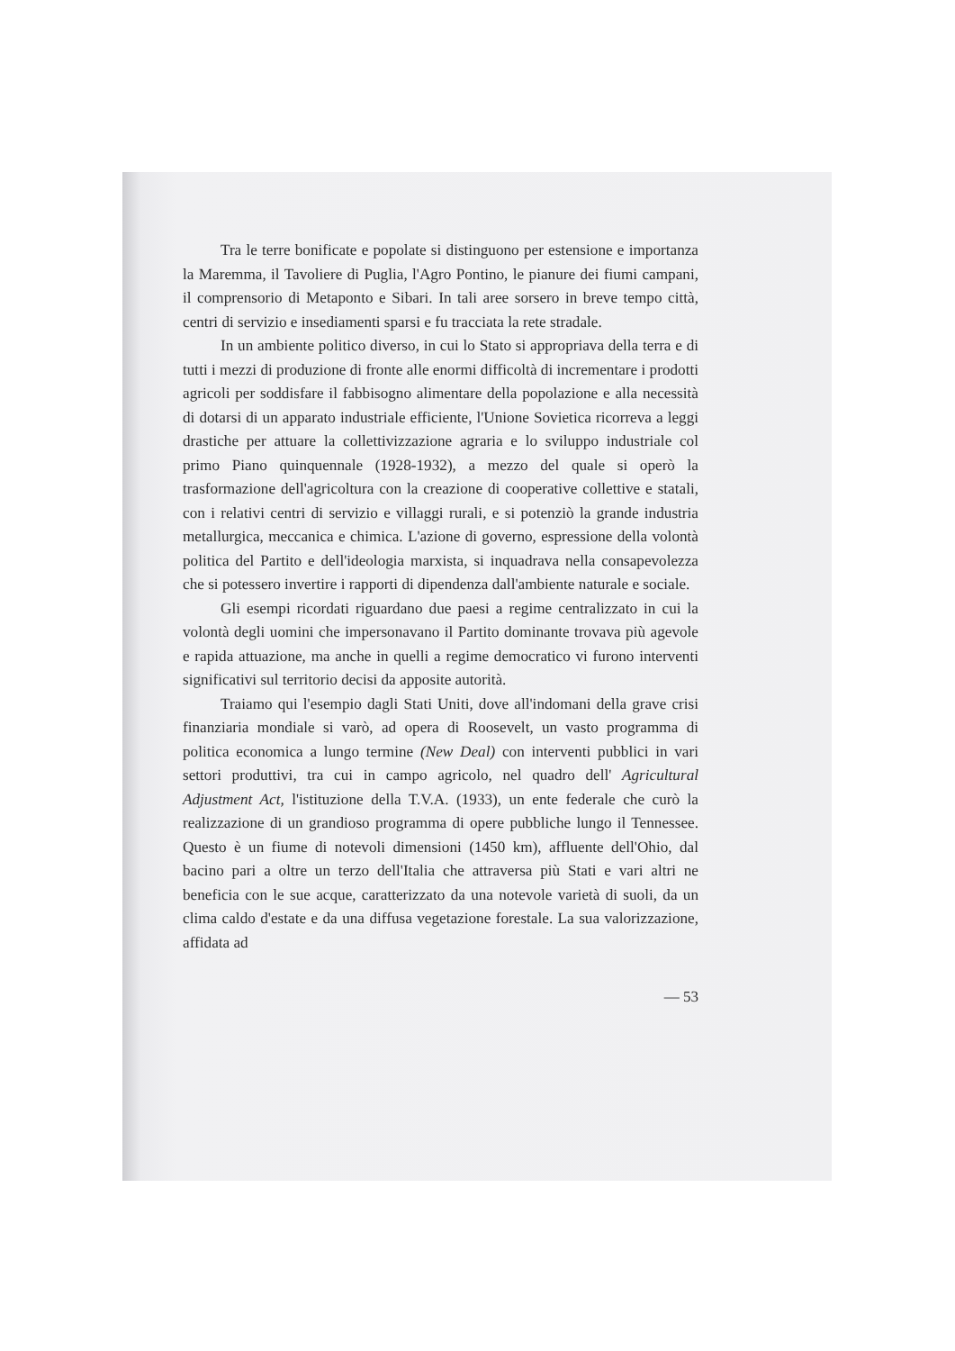Tra le terre bonificate e popolate si distinguono per estensione e importanza la Maremma, il Tavoliere di Puglia, l'Agro Pontino, le pianure dei fiumi campani, il comprensorio di Metaponto e Sibari. In tali aree sorsero in breve tempo città, centri di servizio e insediamenti sparsi e fu tracciata la rete stradale.
In un ambiente politico diverso, in cui lo Stato si appropriava della terra e di tutti i mezzi di produzione di fronte alle enormi difficoltà di incrementare i prodotti agricoli per soddisfare il fabbisogno alimentare della popolazione e alla necessità di dotarsi di un apparato industriale efficiente, l'Unione Sovietica ricorreva a leggi drastiche per attuare la collettivizzazione agraria e lo sviluppo industriale col primo Piano quinquennale (1928-1932), a mezzo del quale si operò la trasformazione dell'agricoltura con la creazione di cooperative collettive e statali, con i relativi centri di servizio e villaggi rurali, e si potenziò la grande industria metallurgica, meccanica e chimica. L'azione di governo, espressione della volontà politica del Partito e dell'ideologia marxista, si inquadrava nella consapevolezza che si potessero invertire i rapporti di dipendenza dall'ambiente naturale e sociale.
Gli esempi ricordati riguardano due paesi a regime centralizzato in cui la volontà degli uomini che impersonavano il Partito dominante trovava più agevole e rapida attuazione, ma anche in quelli a regime democratico vi furono interventi significativi sul territorio decisi da apposite autorità.
Traiamo qui l'esempio dagli Stati Uniti, dove all'indomani della grave crisi finanziaria mondiale si varò, ad opera di Roosevelt, un vasto programma di politica economica a lungo termine (New Deal) con interventi pubblici in vari settori produttivi, tra cui in campo agricolo, nel quadro dell' Agricultural Adjustment Act, l'istituzione della T.V.A. (1933), un ente federale che curò la realizzazione di un grandioso programma di opere pubbliche lungo il Tennessee. Questo è un fiume di notevoli dimensioni (1450 km), affluente dell'Ohio, dal bacino pari a oltre un terzo dell'Italia che attraversa più Stati e vari altri ne beneficia con le sue acque, caratterizzato da una notevole varietà di suoli, da un clima caldo d'estate e da una diffusa vegetazione forestale. La sua valorizzazione, affidata ad
— 53